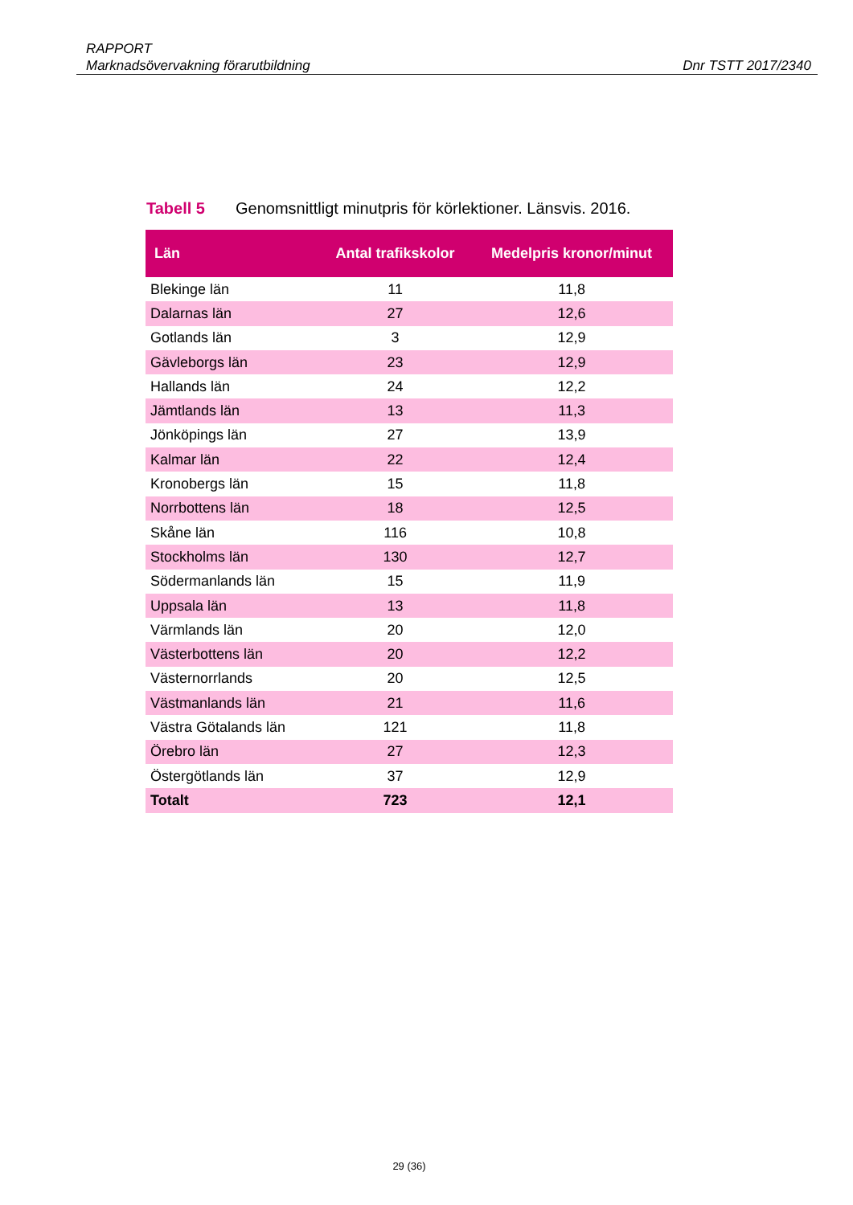RAPPORT
Marknadsövervakning förarutbildning Dnr TSTT 2017/2340
Tabell 5 Genomsnittligt minutpris för körlektioner. Länsvis. 2016.
| Län | Antal trafikskolor | Medelpris kronor/minut |
| --- | --- | --- |
| Blekinge län | 11 | 11,8 |
| Dalarnas län | 27 | 12,6 |
| Gotlands län | 3 | 12,9 |
| Gävleborgs län | 23 | 12,9 |
| Hallands län | 24 | 12,2 |
| Jämtlands län | 13 | 11,3 |
| Jönköpings län | 27 | 13,9 |
| Kalmar län | 22 | 12,4 |
| Kronobergs län | 15 | 11,8 |
| Norrbottens län | 18 | 12,5 |
| Skåne län | 116 | 10,8 |
| Stockholms län | 130 | 12,7 |
| Södermanlands län | 15 | 11,9 |
| Uppsala län | 13 | 11,8 |
| Värmlands län | 20 | 12,0 |
| Västerbottens län | 20 | 12,2 |
| Västernorrlands | 20 | 12,5 |
| Västmanlands län | 21 | 11,6 |
| Västra Götalands län | 121 | 11,8 |
| Örebro län | 27 | 12,3 |
| Östergötlands län | 37 | 12,9 |
| Totalt | 723 | 12,1 |
29 (36)